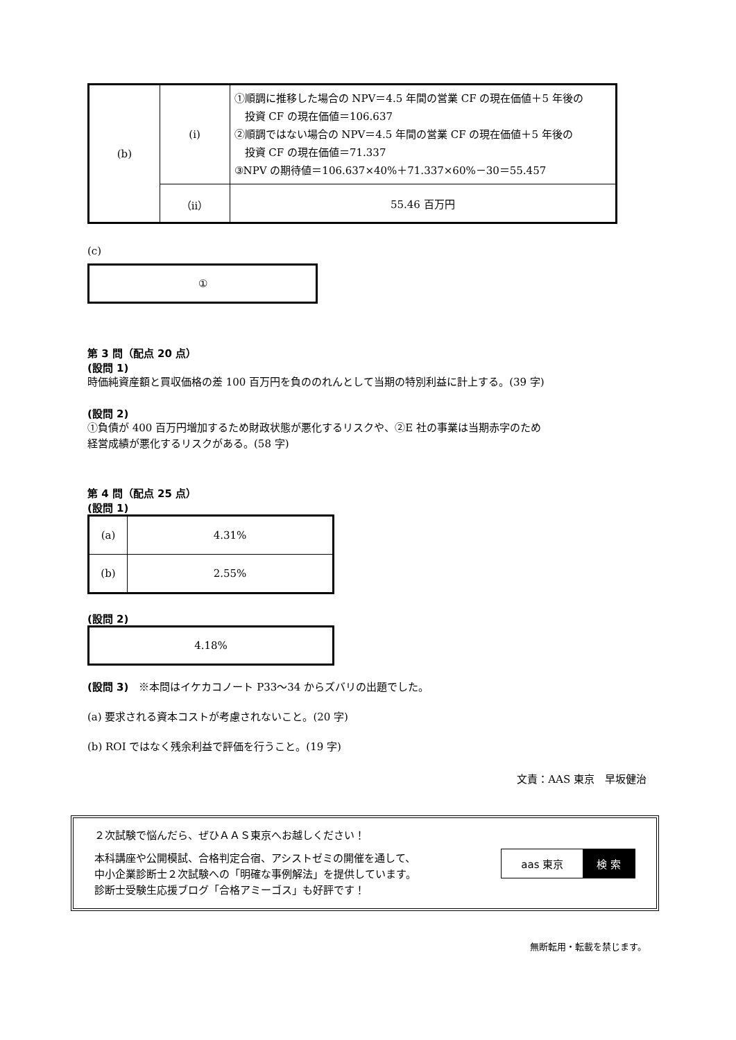| (b) | (i) | ①順調に推移した場合の NPV＝4.5 年間の営業 CF の現在価値＋5 年後の 投資 CF の現在価値＝106.637 ②順調ではない場合の NPV＝4.5 年間の営業 CF の現在価値＋5 年後の 投資 CF の現在価値＝71.337 ③NPV の期待値＝106.637×40%＋71.337×60%－30＝55.457 |
| | （ii） | 55.46 百万円 |
(c)
| ① |
第 3 問（配点 20 点）
(設問 1)
時価純資産額と買収価格の差 100 百万円を負ののれんとして当期の特別利益に計上する。(39 字)
(設問 2)
①負債が 400 百万円増加するため財政状態が悪化するリスクや、②E 社の事業は当期赤字のため
経営成績が悪化するリスクがある。(58 字)
第 4 問（配点 25 点）
(設問 1)
| (a) | 4.31% |
| (b) | 2.55% |
(設問 2)
| 4.18% |
(設問 3)　※本問はイケカコノート P33～34 からズバリの出題でした。
(a) 要求される資本コストが考慮されないこと。(20 字)
(b) ROI ではなく残余利益で評価を行うこと。(19 字)
文責：AAS 東京　早坂健治
２次試験で悩んだら、ぜひＡＡＳ東京へお越しください！
本科講座や公開模試、合格判定合宿、アシストゼミの開催を通して、
中小企業診断士２次試験への「明確な事例解法」を提供しています。
診断士受験生応援ブログ「合格アミーゴス」も好評です！
aas 東京 検 索
無断転用・転載を禁じます。